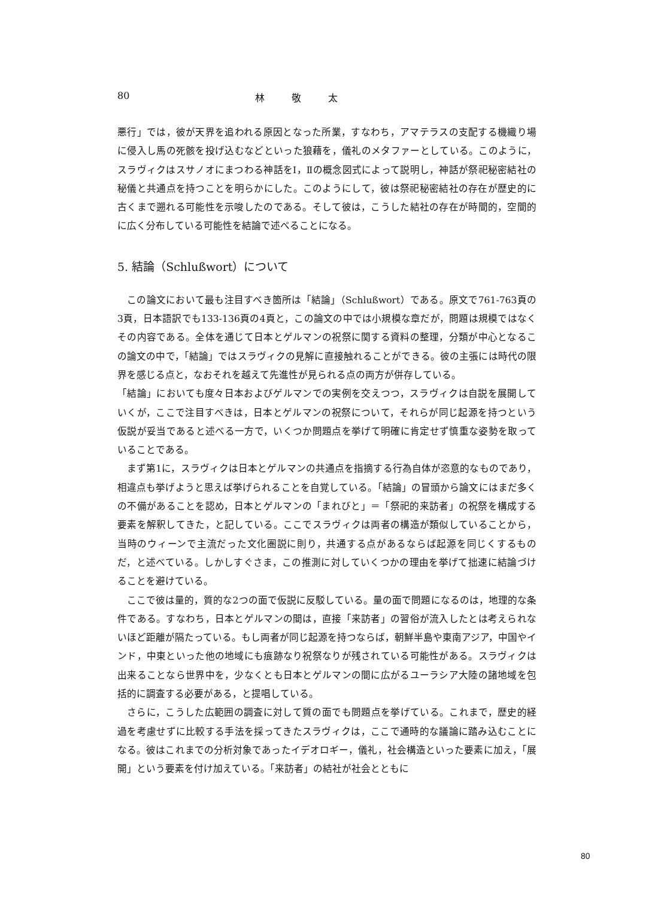80 林 敬 太
悪行」では，彼が天界を追われる原因となった所業，すなわち，アマテラスの支配する機織り場に侵入し馬の死骸を投げ込むなどといった狼藉を，儀礼のメタファーとしている。このように，スラヴィクはスサノオにまつわる神話をⅠ，Ⅱの概念図式によって説明し，神話が祭祀秘密結社の秘儀と共通点を持つことを明らかにした。このようにして，彼は祭祀秘密結社の存在が歴史的に古くまで遡れる可能性を示唆したのである。そして彼は，こうした結社の存在が時間的，空間的に広く分布している可能性を結論で述べることになる。
5. 結論（Schlußwort）について
この論文において最も注目すべき箇所は「結論」（Schlußwort）である。原文で761-763頁の3頁，日本語訳でも133-136頁の4頁と，この論文の中では小規模な章だが，問題は規模ではなくその内容である。全体を通じて日本とゲルマンの祝祭に関する資料の整理，分類が中心となるこの論文の中で，「結論」ではスラヴィクの見解に直接触れることができる。彼の主張には時代の限界を感じる点と，なおそれを越えて先進性が見られる点の両方が併存している。
「結論」においても度々日本およびゲルマンでの実例を交えつつ，スラヴィクは自説を展開していくが，ここで注目すべきは，日本とゲルマンの祝祭について，それらが同じ起源を持つという仮説が妥当であると述べる一方で，いくつか問題点を挙げて明確に肯定せず慎重な姿勢を取っていることである。
まず第1に，スラヴィクは日本とゲルマンの共通点を指摘する行為自体が恣意的なものであり，相違点も挙げようと思えば挙げられることを自覚している。「結論」の冒頭から論文にはまだ多くの不備があることを認め，日本とゲルマンの「まれびと」＝「祭祀的来訪者」の祝祭を構成する要素を解釈してきた，と記している。ここでスラヴィクは両者の構造が類似していることから，当時のウィーンで主流だった文化圏説に則り，共通する点があるならば起源を同じくするものだ，と述べている。しかしすぐさま，この推測に対していくつかの理由を挙げて拙速に結論づけることを避けている。
ここで彼は量的，質的な2つの面で仮説に反駁している。量の面で問題になるのは，地理的な条件である。すなわち，日本とゲルマンの間は，直接「来訪者」の習俗が流入したとは考えられないほど距離が隔たっている。もし両者が同じ起源を持つならば，朝鮮半島や東南アジア，中国やインド，中東といった他の地域にも痕跡なり祝祭なりが残されている可能性がある。スラヴィクは出来ることなら世界中を，少なくとも日本とゲルマンの間に広がるユーラシア大陸の諸地域を包括的に調査する必要がある，と提唱している。
さらに，こうした広範囲の調査に対して質の面でも問題点を挙げている。これまで，歴史的経過を考慮せずに比較する手法を採ってきたスラヴィクは，ここで通時的な議論に踏み込むことになる。彼はこれまでの分析対象であったイデオロギー，儀礼，社会構造といった要素に加え，「展開」という要素を付け加えている。「来訪者」の結社が社会とともに
80